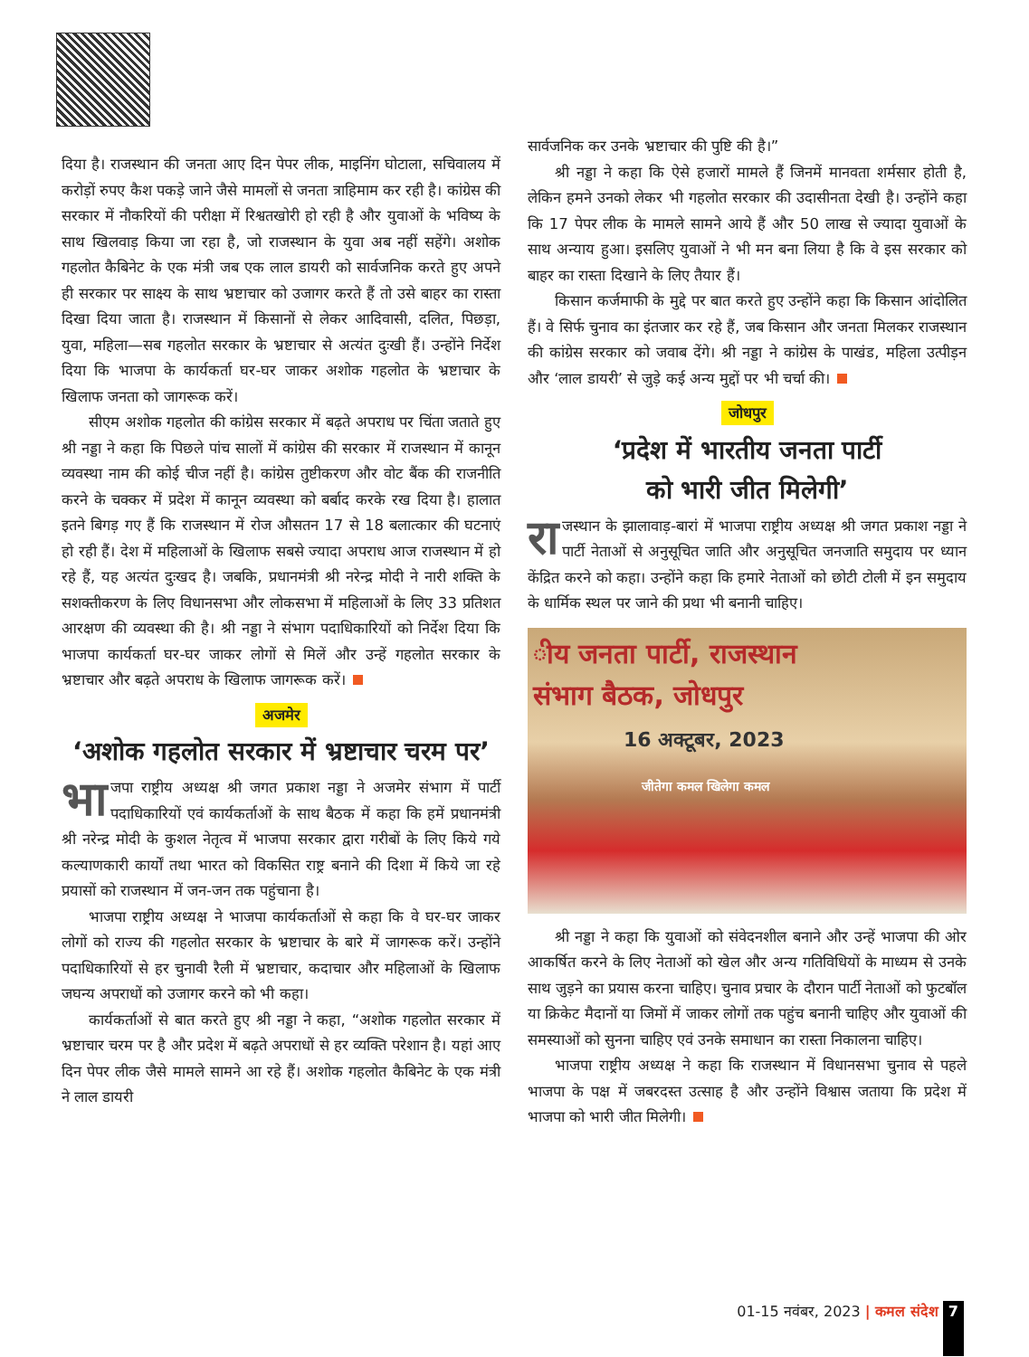दिया है। राजस्थान की जनता आए दिन पेपर लीक, माइनिंग घोटाला, सचिवालय में करोड़ों रुपए कैश पकड़े जाने जैसे मामलों से जनता त्राहिमाम कर रही है। कांग्रेस की सरकार में नौकरियों की परीक्षा में रिश्वतखोरी हो रही है और युवाओं के भविष्य के साथ खिलवाड़ किया जा रहा है, जो राजस्थान के युवा अब नहीं सहेंगे। अशोक गहलोत कैबिनेट के एक मंत्री जब एक लाल डायरी को सार्वजनिक करते हुए अपने ही सरकार पर साक्ष्य के साथ भ्रष्टाचार को उजागर करते हैं तो उसे बाहर का रास्ता दिखा दिया जाता है। राजस्थान में किसानों से लेकर आदिवासी, दलित, पिछड़ा, युवा, महिला—सब गहलोत सरकार के भ्रष्टाचार से अत्यंत दुःखी हैं। उन्होंने निर्देश दिया कि भाजपा के कार्यकर्ता घर-घर जाकर अशोक गहलोत के भ्रष्टाचार के खिलाफ जनता को जागरूक करें।
सीएम अशोक गहलोत की कांग्रेस सरकार में बढ़ते अपराध पर चिंता जताते हुए श्री नड्डा ने कहा कि पिछले पांच सालों में कांग्रेस की सरकार में राजस्थान में कानून व्यवस्था नाम की कोई चीज नहीं है। कांग्रेस तुष्टीकरण और वोट बैंक की राजनीति करने के चक्कर में प्रदेश में कानून व्यवस्था को बर्बाद करके रख दिया है। हालात इतने बिगड़ गए हैं कि राजस्थान में रोज औसतन 17 से 18 बलात्कार की घटनाएं हो रही हैं। देश में महिलाओं के खिलाफ सबसे ज्यादा अपराध आज राजस्थान में हो रहे हैं, यह अत्यंत दुःखद है। जबकि, प्रधानमंत्री श्री नरेन्द्र मोदी ने नारी शक्ति के सशक्तीकरण के लिए विधानसभा और लोकसभा में महिलाओं के लिए 33 प्रतिशत आरक्षण की व्यवस्था की है। श्री नड्डा ने संभाग पदाधिकारियों को निर्देश दिया कि भाजपा कार्यकर्ता घर-घर जाकर लोगों से मिलें और उन्हें गहलोत सरकार के भ्रष्टाचार और बढ़ते अपराध के खिलाफ जागरूक करें।
अजमेर
‘अशोक गहलोत सरकार में भ्रष्टाचार चरम पर’
भा जपा राष्ट्रीय अध्यक्ष श्री जगत प्रकाश नड्डा ने अजमेर संभाग में पार्टी पदाधिकारियों एवं कार्यकर्ताओं के साथ बैठक में कहा कि हमें प्रधानमंत्री श्री नरेन्द्र मोदी के कुशल नेतृत्व में भाजपा सरकार द्वारा गरीबों के लिए किये गये कल्याणकारी कार्यों तथा भारत को विकसित राष्ट्र बनाने की दिशा में किये जा रहे प्रयासों को राजस्थान में जन-जन तक पहुंचाना है।
भाजपा राष्ट्रीय अध्यक्ष ने भाजपा कार्यकर्ताओं से कहा कि वे घर-घर जाकर लोगों को राज्य की गहलोत सरकार के भ्रष्टाचार के बारे में जागरूक करें। उन्होंने पदाधिकारियों से हर चुनावी रैली में भ्रष्टाचार, कदाचार और महिलाओं के खिलाफ जघन्य अपराधों को उजागर करने को भी कहा।
कार्यकर्ताओं से बात करते हुए श्री नड्डा ने कहा, “अशोक गहलोत सरकार में भ्रष्टाचार चरम पर है और प्रदेश में बढ़ते अपराधों से हर व्यक्ति परेशान है। यहां आए दिन पेपर लीक जैसे मामले सामने आ रहे हैं। अशोक गहलोत कैबिनेट के एक मंत्री ने लाल डायरी
सार्वजनिक कर उनके भ्रष्टाचार की पुष्टि की है।”
श्री नड्डा ने कहा कि ऐसे हजारों मामले हैं जिनमें मानवता शर्मसार होती है, लेकिन हमने उनको लेकर भी गहलोत सरकार की उदासीनता देखी है। उन्होंने कहा कि 17 पेपर लीक के मामले सामने आये हैं और 50 लाख से ज्यादा युवाओं के साथ अन्याय हुआ। इसलिए युवाओं ने भी मन बना लिया है कि वे इस सरकार को बाहर का रास्ता दिखाने के लिए तैयार हैं।
किसान कर्जमाफी के मुद्दे पर बात करते हुए उन्होंने कहा कि किसान आंदोलित हैं। वे सिर्फ चुनाव का इंतजार कर रहे हैं, जब किसान और जनता मिलकर राजस्थान की कांग्रेस सरकार को जवाब देंगे। श्री नड्डा ने कांग्रेस के पाखंड, महिला उत्पीड़न और ‘लाल डायरी’ से जुड़े कई अन्य मुद्दों पर भी चर्चा की।
जोधपुर
‘प्रदेश में भारतीय जनता पार्टी
को भारी जीत मिलेगी’
रा जस्थान के झालावाड़-बारां में भाजपा राष्ट्रीय अध्यक्ष श्री जगत प्रकाश नड्डा ने पार्टी नेताओं से अनुसूचित जाति और अनुसूचित जनजाति समुदाय पर ध्यान केंद्रित करने को कहा। उन्होंने कहा कि हमारे नेताओं को छोटी टोली में इन समुदाय के धार्मिक स्थल पर जाने की प्रथा भी बनानी चाहिए।
ीय जनता पार्टी, राजस्थान
संभाग बैठक, जोधपुर
16 अक्टूबर, 2023
जीतेगा कमल खिलेगा कमल
श्री नड्डा ने कहा कि युवाओं को संवेदनशील बनाने और उन्हें भाजपा की ओर आकर्षित करने के लिए नेताओं को खेल और अन्य गतिविधियों के माध्यम से उनके साथ जुड़ने का प्रयास करना चाहिए। चुनाव प्रचार के दौरान पार्टी नेताओं को फुटबॉल या क्रिकेट मैदानों या जिमों में जाकर लोगों तक पहुंच बनानी चाहिए और युवाओं की समस्याओं को सुनना चाहिए एवं उनके समाधान का रास्ता निकालना चाहिए।
भाजपा राष्ट्रीय अध्यक्ष ने कहा कि राजस्थान में विधानसभा चुनाव से पहले भाजपा के पक्ष में जबरदस्त उत्साह है और उन्होंने विश्वास जताया कि प्रदेश में भाजपा को भारी जीत मिलेगी।
01-15 नवंबर, 2023 | कमल संदेश 7